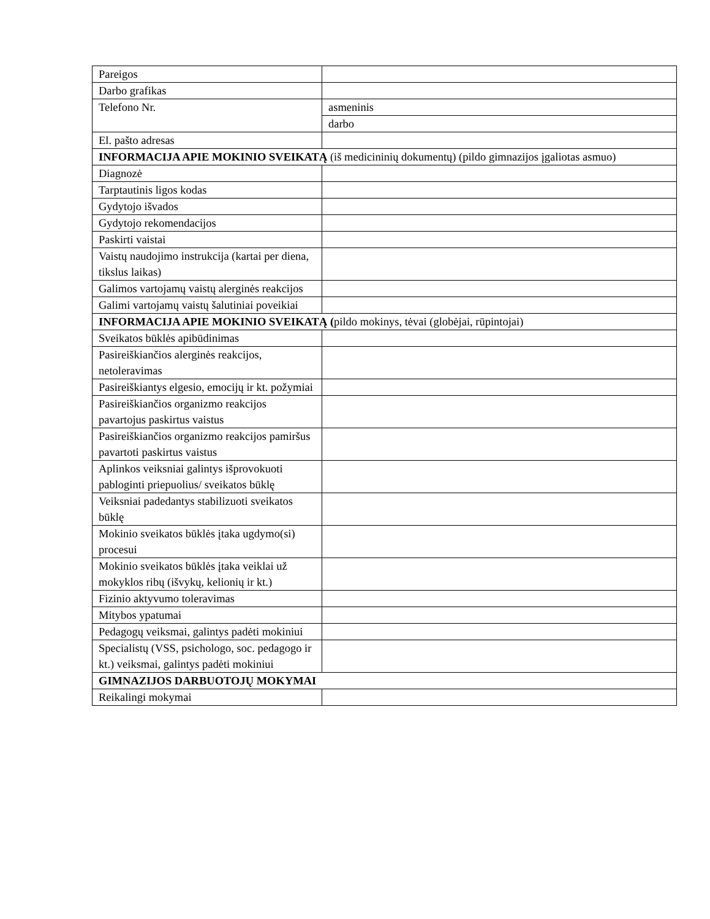| Pareigos | |
| Darbo grafikas | |
| Telefono Nr. | asmeninis |
| | darbo |
| El. pašto adresas | |
| INFORMACIJA APIE MOKINIO SVEIKATĄ (iš medicininių dokumentų) (pildo gimnazijos įgaliotas asmuo) | |
| Diagnozė | |
| Tarptautinis ligos kodas | |
| Gydytojo išvados | |
| Gydytojo rekomendacijos | |
| Paskirti vaistai | |
| Vaistų naudojimo instrukcija (kartai per diena, tikslus laikas) | |
| Galimos vartojamų vaistų alerginės reakcijos | |
| Galimi vartojamų vaistų šalutiniai poveikiai | |
| INFORMACIJA APIE MOKINIO SVEIKATĄ ( pildo mokinys, tėvai (globėjai, rūpintojai) | |
| Sveikatos būklės apibūdinimas | |
| Pasireiškiančios alerginės reakcijos, netoleravimas | |
| Pasireiškiantys elgesio, emocijų ir kt. požymiai | |
| Pasireiškiančios organizmo reakcijos pavartojus paskirtus vaistus | |
| Pasireiškiančios organizmo reakcijos pamiršus pavartoti paskirtus vaistus | |
| Aplinkos veiksniai galintys išprovokuoti pabloginti priepuolius/ sveikatos būklę | |
| Veiksniai padedantys stabilizuoti sveikatos būklę | |
| Mokinio sveikatos būklės įtaka ugdymo(si) procesui | |
| Mokinio sveikatos būklės įtaka veiklai už mokyklos ribų (išvykų, kelionių ir kt.) | |
| Fizinio aktyvumo toleravimas | |
| Mitybos ypatumai | |
| Pedagogų veiksmai, galintys padėti mokiniui | |
| Specialistų (VSS, psichologo, soc. pedagogo ir kt.) veiksmai, galintys padėti mokiniui | |
| GIMNAZIJOS DARBUOTOJŲ MOKYMAI | |
| Reikalingi mokymai | |